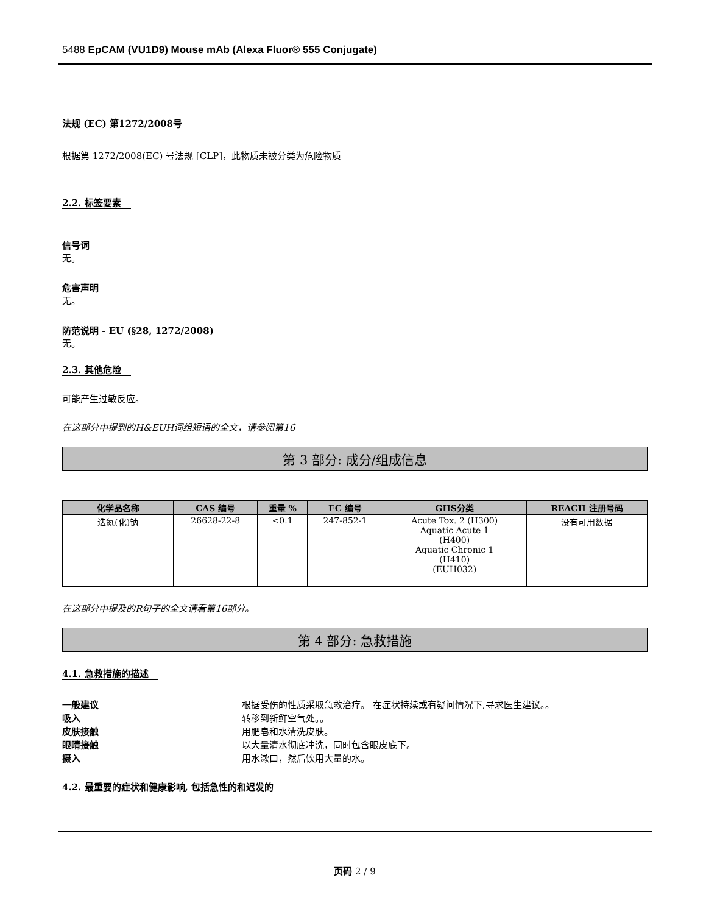5488 EpCAM (VU1D9) Mouse mAb (Alexa Fluor® 555 Conjugate)
法规 (EC) 第1272/2008号
根据第 1272/2008(EC) 号法规 [CLP]，此物质未被分类为危险物质
2.2. 标签要素
信号词
无。
危害声明
无。
防范说明 - EU (§28, 1272/2008)
无。
2.3. 其他危险
可能产生过敏反应。
在这部分中提到的H&EUH词组短语的全文，请参阅第16
第 3 部分: 成分/组成信息
| 化学品名称 | CAS 编号 | 重量 % | EC 编号 | GHS分类 | REACH 注册号码 |
| --- | --- | --- | --- | --- | --- |
| 迭氮(化)钠 | 26628-22-8 | <0.1 | 247-852-1 | Acute Tox. 2 (H300) Aquatic Acute 1 (H400) Aquatic Chronic 1 (H410) (EUH032) | 没有可用数据 |
在这部分中提及的R句子的全文请看第16部分。
第 4 部分: 急救措施
4.1. 急救措施的描述
一般建议 根据受伤的性质采取急救治疗。 在症状持续或有疑问情况下,寻求医生建议。。
吸入 转移到新鲜空气处。。
皮肤接触 用肥皂和水清洗皮肤。
眼睛接触 以大量清水彻底冲洗，同时包含眼皮底下。
摄入 用水漱口，然后饮用大量的水。
4.2. 最重要的症状和健康影响, 包括急性的和迟发的
页码 2 / 9